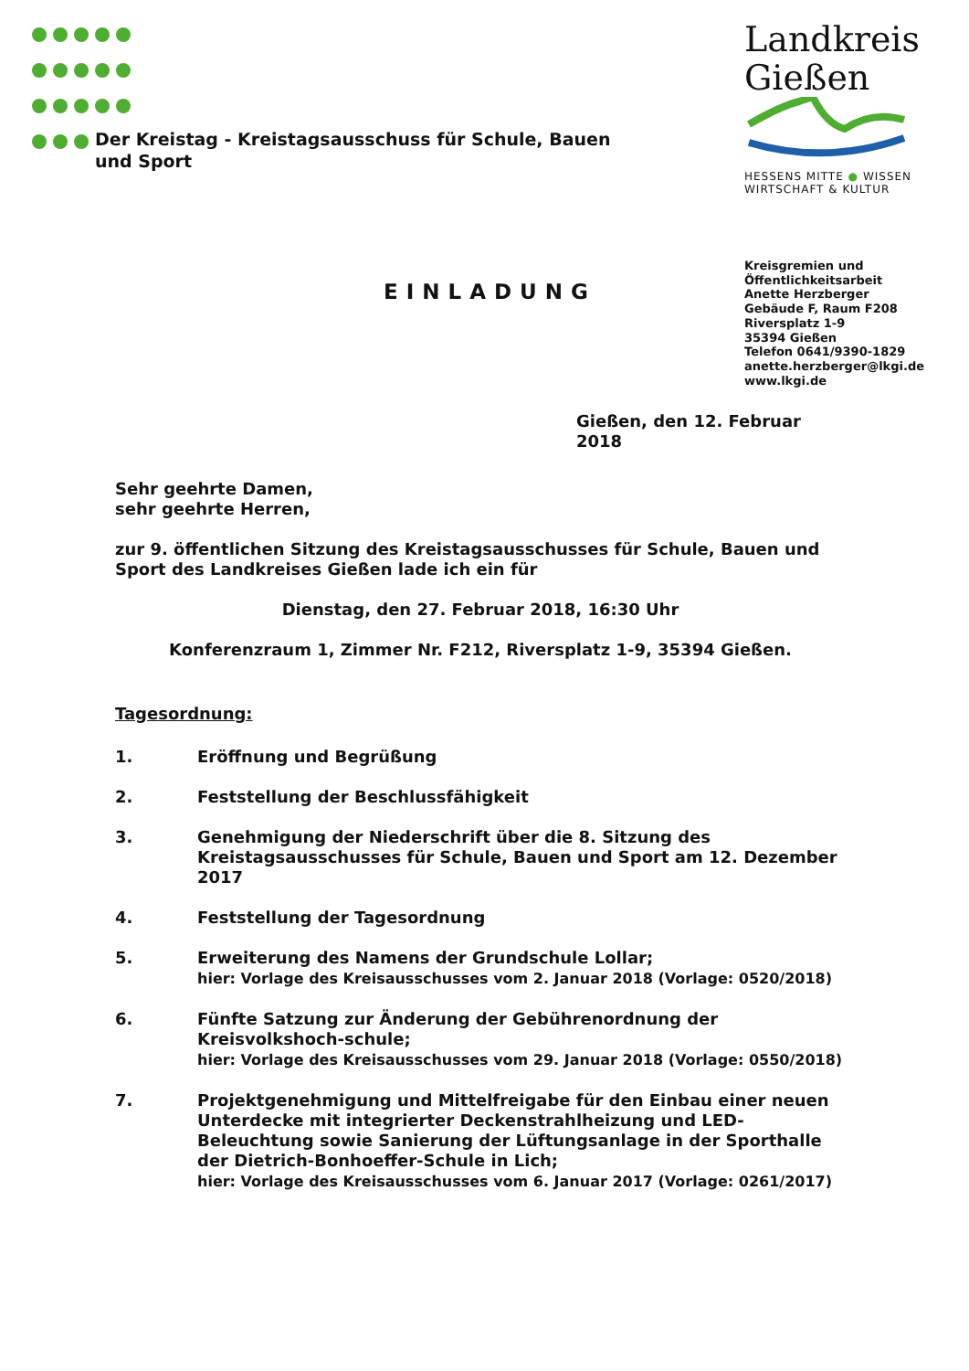Der Kreistag - Kreistagsausschuss für Schule, Bauen und Sport
Landkreis
Gießen
HESSENS MITTE ● WISSEN
WIRTSCHAFT & KULTUR
Kreisgremien und
Öffentlichkeitsarbeit
Anette Herzberger
Gebäude F, Raum F208
Riversplatz 1-9
35394 Gießen
Telefon 0641/9390-1829
anette.herzberger@lkgi.de
www.lkgi.de
EINLADUNG
Gießen, den 12. Februar 2018
Sehr geehrte Damen,
sehr geehrte Herren,
zur 9. öffentlichen Sitzung des Kreistagsausschusses für Schule, Bauen und Sport des Landkreises Gießen lade ich ein für
Dienstag, den 27. Februar 2018, 16:30 Uhr
Konferenzraum 1, Zimmer Nr. F212, Riversplatz 1-9, 35394 Gießen.
Tagesordnung:
1. Eröffnung und Begrüßung
2. Feststellung der Beschlussfähigkeit
3. Genehmigung der Niederschrift über die 8. Sitzung des Kreistagsausschusses für Schule, Bauen und Sport am 12. Dezember 2017
4. Feststellung der Tagesordnung
5. Erweiterung des Namens der Grundschule Lollar;
hier: Vorlage des Kreisausschusses vom 2. Januar 2018 (Vorlage: 0520/2018)
6. Fünfte Satzung zur Änderung der Gebührenordnung der Kreisvolkshoch-schule;
hier: Vorlage des Kreisausschusses vom 29. Januar 2018 (Vorlage: 0550/2018)
7. Projektgenehmigung und Mittelfreigabe für den Einbau einer neuen Unterdecke mit integrierter Deckenstrahlheizung und LED-Beleuchtung sowie Sanierung der Lüftungsanlage in der Sporthalle der Dietrich-Bonhoeffer-Schule in Lich;
hier: Vorlage des Kreisausschusses vom 6. Januar 2017 (Vorlage: 0261/2017)